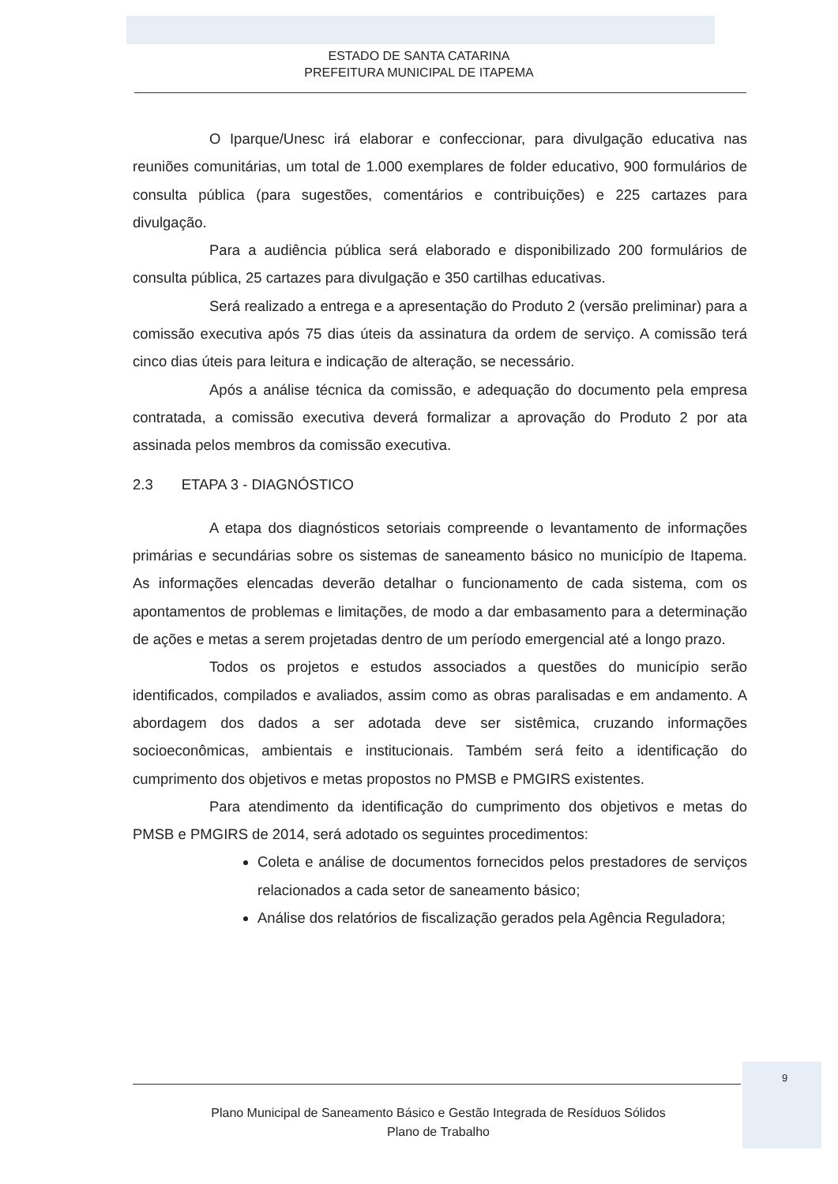ESTADO DE SANTA CATARINA
PREFEITURA MUNICIPAL DE ITAPEMA
O Iparque/Unesc irá elaborar e confeccionar, para divulgação educativa nas reuniões comunitárias, um total de 1.000 exemplares de folder educativo, 900 formulários de consulta pública (para sugestões, comentários e contribuições) e 225 cartazes para divulgação.
Para a audiência pública será elaborado e disponibilizado 200 formulários de consulta pública, 25 cartazes para divulgação e 350 cartilhas educativas.
Será realizado a entrega e a apresentação do Produto 2 (versão preliminar) para a comissão executiva após 75 dias úteis da assinatura da ordem de serviço. A comissão terá cinco dias úteis para leitura e indicação de alteração, se necessário.
Após a análise técnica da comissão, e adequação do documento pela empresa contratada, a comissão executiva deverá formalizar a aprovação do Produto 2 por ata assinada pelos membros da comissão executiva.
2.3 ETAPA 3 - DIAGNÓSTICO
A etapa dos diagnósticos setoriais compreende o levantamento de informações primárias e secundárias sobre os sistemas de saneamento básico no município de Itapema. As informações elencadas deverão detalhar o funcionamento de cada sistema, com os apontamentos de problemas e limitações, de modo a dar embasamento para a determinação de ações e metas a serem projetadas dentro de um período emergencial até a longo prazo.
Todos os projetos e estudos associados a questões do município serão identificados, compilados e avaliados, assim como as obras paralisadas e em andamento. A abordagem dos dados a ser adotada deve ser sistêmica, cruzando informações socioeconômicas, ambientais e institucionais. Também será feito a identificação do cumprimento dos objetivos e metas propostos no PMSB e PMGIRS existentes.
Para atendimento da identificação do cumprimento dos objetivos e metas do PMSB e PMGIRS de 2014, será adotado os seguintes procedimentos:
Coleta e análise de documentos fornecidos pelos prestadores de serviços relacionados a cada setor de saneamento básico;
Análise dos relatórios de fiscalização gerados pela Agência Reguladora;
9
Plano Municipal de Saneamento Básico e Gestão Integrada de Resíduos Sólidos
Plano de Trabalho